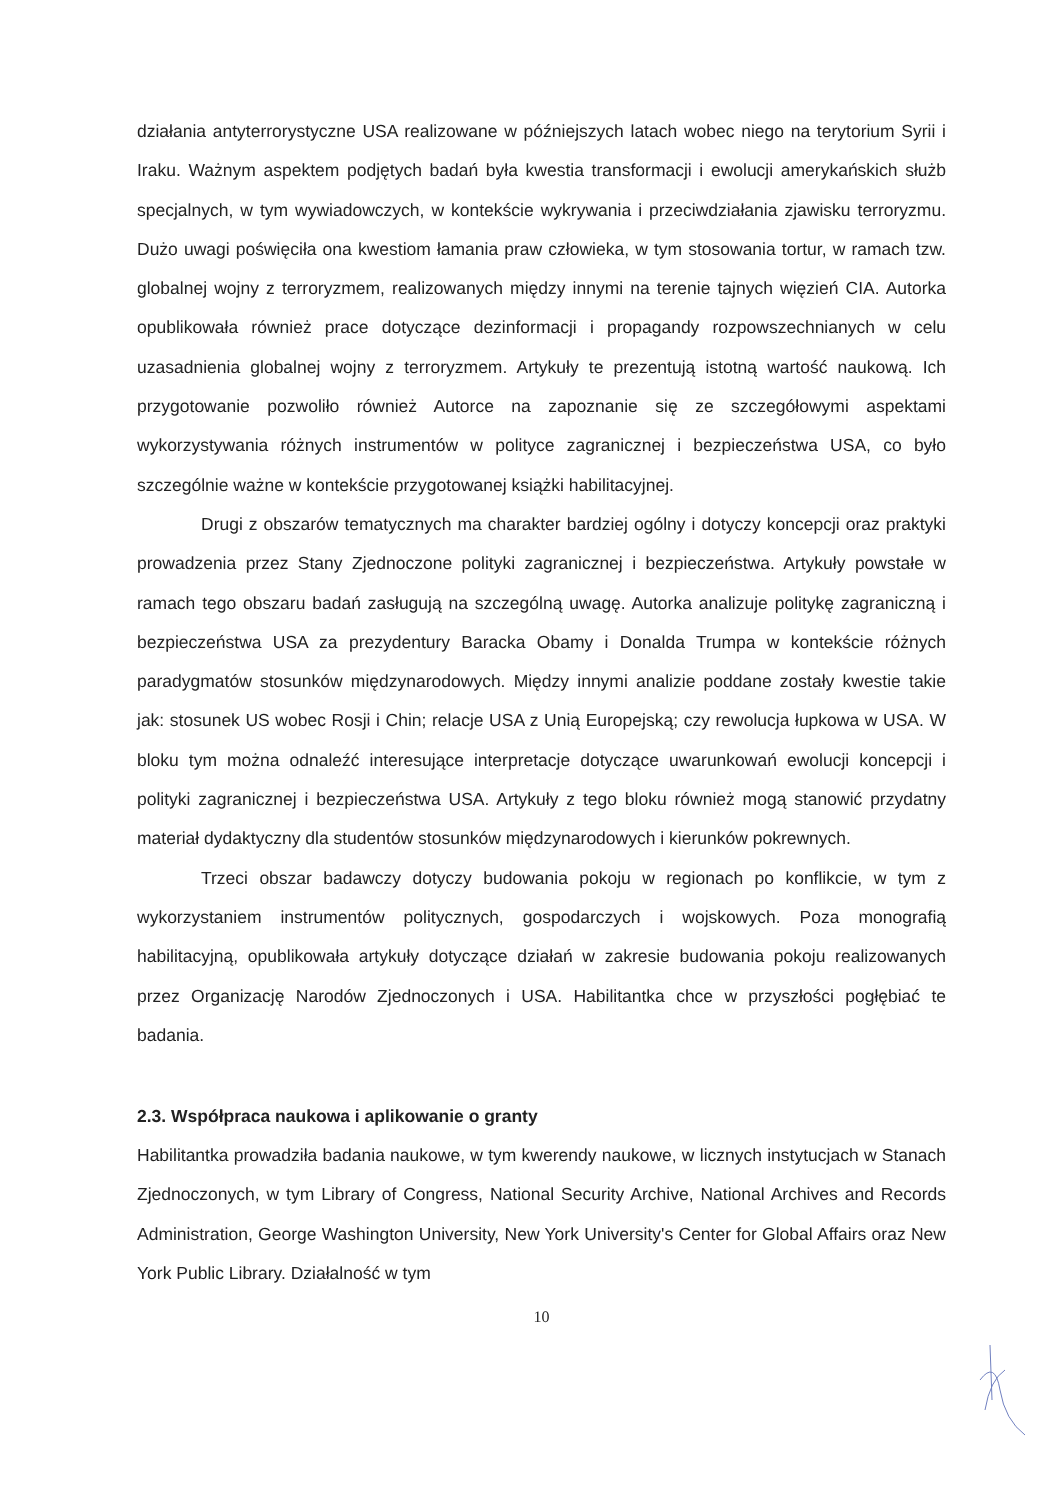działania antyterrorystyczne USA realizowane w późniejszych latach wobec niego na terytorium Syrii i Iraku. Ważnym aspektem podjętych badań była kwestia transformacji i ewolucji amerykańskich służb specjalnych, w tym wywiadowczych, w kontekście wykrywania i przeciwdziałania zjawisku terroryzmu. Dużo uwagi poświęciła ona kwestiom łamania praw człowieka, w tym stosowania tortur, w ramach tzw. globalnej wojny z terroryzmem, realizowanych między innymi na terenie tajnych więzień CIA. Autorka opublikowała również prace dotyczące dezinformacji i propagandy rozpowszechnianych w celu uzasadnienia globalnej wojny z terroryzmem. Artykuły te prezentują istotną wartość naukową. Ich przygotowanie pozwoliło również Autorce na zapoznanie się ze szczegółowymi aspektami wykorzystywania różnych instrumentów w polityce zagranicznej i bezpieczeństwa USA, co było szczególnie ważne w kontekście przygotowanej książki habilitacyjnej.
Drugi z obszarów tematycznych ma charakter bardziej ogólny i dotyczy koncepcji oraz praktyki prowadzenia przez Stany Zjednoczone polityki zagranicznej i bezpieczeństwa. Artykuły powstałe w ramach tego obszaru badań zasługują na szczególną uwagę. Autorka analizuje politykę zagraniczną i bezpieczeństwa USA za prezydentury Baracka Obamy i Donalda Trumpa w kontekście różnych paradygmatów stosunków międzynarodowych. Między innymi analizie poddane zostały kwestie takie jak: stosunek US wobec Rosji i Chin; relacje USA z Unią Europejską; czy rewolucja łupkowa w USA. W bloku tym można odnaleźć interesujące interpretacje dotyczące uwarunkowań ewolucji koncepcji i polityki zagranicznej i bezpieczeństwa USA. Artykuły z tego bloku również mogą stanowić przydatny materiał dydaktyczny dla studentów stosunków międzynarodowych i kierunków pokrewnych.
Trzeci obszar badawczy dotyczy budowania pokoju w regionach po konflikcie, w tym z wykorzystaniem instrumentów politycznych, gospodarczych i wojskowych. Poza monografią habilitacyjną, opublikowała artykuły dotyczące działań w zakresie budowania pokoju realizowanych przez Organizację Narodów Zjednoczonych i USA. Habilitantka chce w przyszłości pogłębiać te badania.
2.3. Współpraca naukowa i aplikowanie o granty
Habilitantka prowadziła badania naukowe, w tym kwerendy naukowe, w licznych instytucjach w Stanach Zjednoczonych, w tym Library of Congress, National Security Archive, National Archives and Records Administration, George Washington University, New York University's Center for Global Affairs oraz New York Public Library. Działalność w tym
10